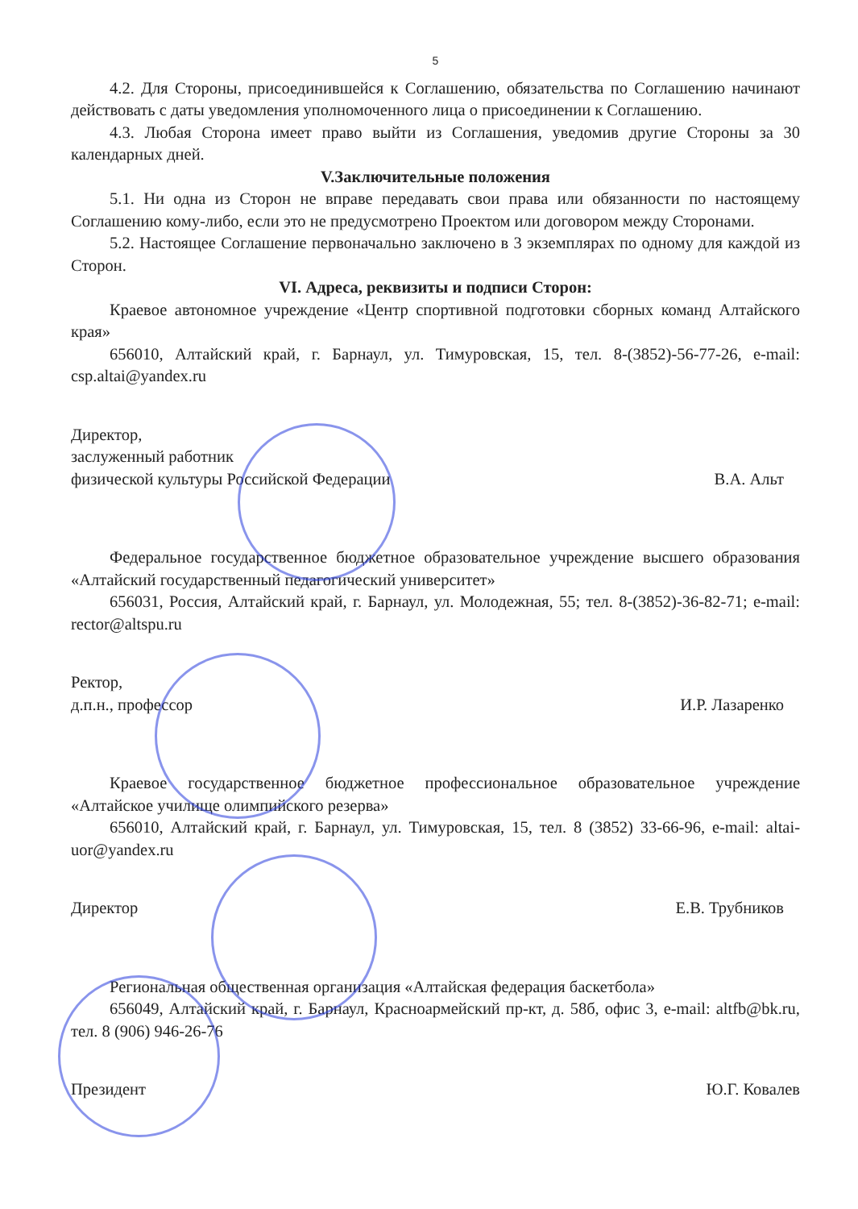5
4.2. Для Стороны, присоединившейся к Соглашению, обязательства по Соглашению начинают действовать с даты уведомления уполномоченного лица о присоединении к Соглашению.
4.3. Любая Сторона имеет право выйти из Соглашения, уведомив другие Стороны за 30 календарных дней.
V.Заключительные положения
5.1. Ни одна из Сторон не вправе передавать свои права или обязанности по настоящему Соглашению кому-либо, если это не предусмотрено Проектом или договором между Сторонами.
5.2. Настоящее Соглашение первоначально заключено в 3 экземплярах по одному для каждой из Сторон.
VI. Адреса, реквизиты и подписи Сторон:
Краевое автономное учреждение «Центр спортивной подготовки сборных команд Алтайского края»
656010, Алтайский край, г. Барнаул, ул. Тимуровская, 15, тел. 8-(3852)-56-77-26, e-mail: csp.altai@yandex.ru
Директор,
заслуженный работник
физической культуры Российской Федерации
В.А. Альт
Федеральное государственное бюджетное образовательное учреждение высшего образования «Алтайский государственный педагогический университет»
656031, Россия, Алтайский край, г. Барнаул, ул. Молодежная, 55; тел. 8-(3852)-36-82-71; e-mail: rector@altspu.ru
Ректор,
д.п.н., профессор
И.Р. Лазаренко
Краевое государственное бюджетное профессиональное образовательное учреждение «Алтайское училище олимпийского резерва»
656010, Алтайский край, г. Барнаул, ул. Тимуровская, 15, тел. 8 (3852) 33-66-96, e-mail: altai-uor@yandex.ru
Директор
Е.В. Трубников
Региональная общественная организация «Алтайская федерация баскетбола»
656049, Алтайский край, г. Барнаул, Красноармейский пр-кт, д. 58б, офис 3, e-mail: altfb@bk.ru, тел. 8 (906) 946-26-76
Президент
Ю.Г. Ковалев